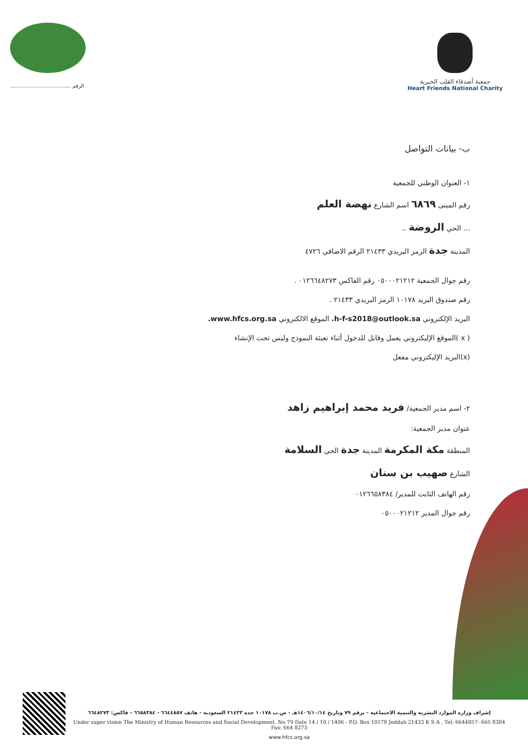...................................... الرقم
جمعية أصدقاء القلب الخيرية
Heart Friends National Charity
ب- بيانات التواصل
١- العنوان الوطني للجمعية
رقم المبنى ٦٨٦٩ اسم الشارع نهضة العلم
... الحي الروضة ..
المدينة جدة الرمز البريدي ٢١٤٣٣ الرقم الاضافي ٤٧٢٦
رقم جوال الجمعية ٠٥٠٠٠٢١٢١٢ رقم الفاكس ٠١٢٦٦٤٨٢٧٣ .
رقم صندوق البريد ١٠١٧٨ الرمز البريدي ٢١٤٣٣ .
البريد الإلكتروني h-f-s2018@outlook.sa. الموقع الالكتروني www.hfcs.org.sa.
( x )الموقع الإليكتروني يعمل وقابل للدخول أثناء تعبئة النموذج وليس تحت الإنشاء
(x)البريد الإليكتروني مفعل
٢- اسم مدير الجمعية/ فريد محمد إبراهيم زاهد
عنوان مدير الجمعية:
المنطقة مكة المكرمة المدينة جدة الحي السلامة
الشارع صهيب بن سنان
رقم الهاتف الثابت للمدير/ ٠١٢٦٦٥٨٣٨٤
رقم جوال المدير ٠٥٠٠٠٢١٢١٢
إشراف وزارة الموارد البشرية والتنمية الاجتماعية - برقم ٧٩ وتاريخ ١٤٠٦/١٠/١٤هـ - ص.ب ١٠١٧٨ جدة ٢١٤٣٣ السعودية - هاتف ٦٦٤٤٨٥٧ - ٦٦٥٨٣٨٤ - فاكس: ٦٦٤٨٢٧٣
Under super vision The Ministry of Human Resources and Social Development. No 79 Date 14 / 10 / 1406 - P.O. Box 10178 Jeddah 21433 K S A . Tel: 6644857- 665 8384 Fax: 664 8273
www.hfcs.org.sa